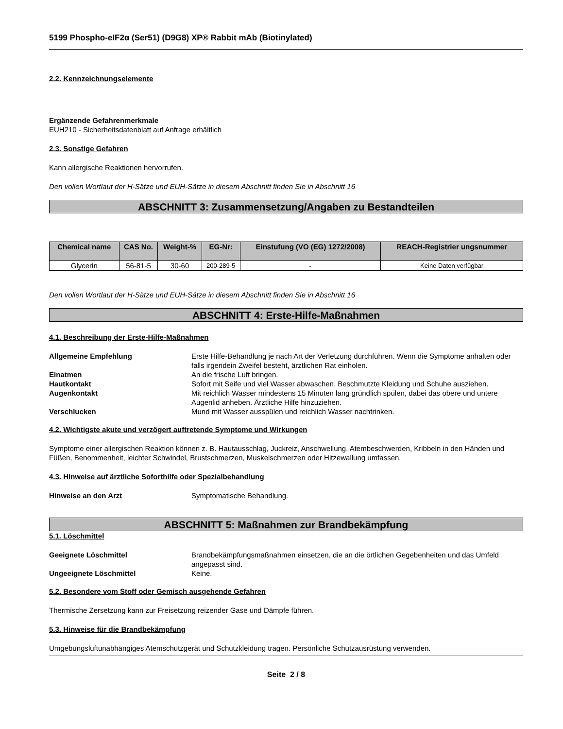5199 Phospho-eIF2α (Ser51) (D9G8) XP® Rabbit mAb (Biotinylated)
2.2. Kennzeichnungselemente
Ergänzende Gefahrenmerkmale
EUH210 - Sicherheitsdatenblatt auf Anfrage erhältlich
2.3. Sonstige Gefahren
Kann allergische Reaktionen hervorrufen.
Den vollen Wortlaut der H-Sätze und EUH-Sätze in diesem Abschnitt finden Sie in Abschnitt 16
ABSCHNITT 3: Zusammensetzung/Angaben zu Bestandteilen
| Chemical name | CAS No. | Weight-% | EG-Nr: | Einstufung (VO (EG) 1272/2008) | REACH-Registrier ungsnummer |
| --- | --- | --- | --- | --- | --- |
| Glycerin | 56-81-5 | 30-60 | 200-289-5 | - | Keine Daten verfügbar |
Den vollen Wortlaut der H-Sätze und EUH-Sätze in diesem Abschnitt finden Sie in Abschnitt 16
ABSCHNITT 4: Erste-Hilfe-Maßnahmen
4.1. Beschreibung der Erste-Hilfe-Maßnahmen
Allgemeine Empfehlung Erste Hilfe-Behandlung je nach Art der Verletzung durchführen. Wenn die Symptome anhalten oder falls irgendein Zweifel besteht, ärztlichen Rat einholen.
Einatmen An die frische Luft bringen.
Hautkontakt Sofort mit Seife und viel Wasser abwaschen. Beschmutzte Kleidung und Schuhe ausziehen.
Augenkontakt Mit reichlich Wasser mindestens 15 Minuten lang gründlich spülen, dabei das obere und untere Augenlid anheben. Ärztliche Hilfe hinzuziehen.
Verschlucken Mund mit Wasser ausspülen und reichlich Wasser nachtrinken.
4.2. Wichtigste akute und verzögert auftretende Symptome und Wirkungen
Symptome einer allergischen Reaktion können z. B. Hautausschlag, Juckreiz, Anschwellung, Atembeschwerden, Kribbeln in den Händen und Füßen, Benommenheit, leichter Schwindel, Brustschmerzen, Muskelschmerzen oder Hitzewallung umfassen.
4.3. Hinweise auf ärztliche Soforthilfe oder Spezialbehandlung
Hinweise an den Arzt Symptomatische Behandlung.
ABSCHNITT 5: Maßnahmen zur Brandbekämpfung
5.1. Löschmittel
Geeignete Löschmittel Brandbekämpfungsmaßnahmen einsetzen, die an die örtlichen Gegebenheiten und das Umfeld angepasst sind.
Ungeeignete Löschmittel Keine.
5.2. Besondere vom Stoff oder Gemisch ausgehende Gefahren
Thermische Zersetzung kann zur Freisetzung reizender Gase und Dämpfe führen.
5.3. Hinweise für die Brandbekämpfung
Umgebungsluftunabhängiges Atemschutzgerät und Schutzkleidung tragen. Persönliche Schutzausrüstung verwenden.
Seite 2 / 8